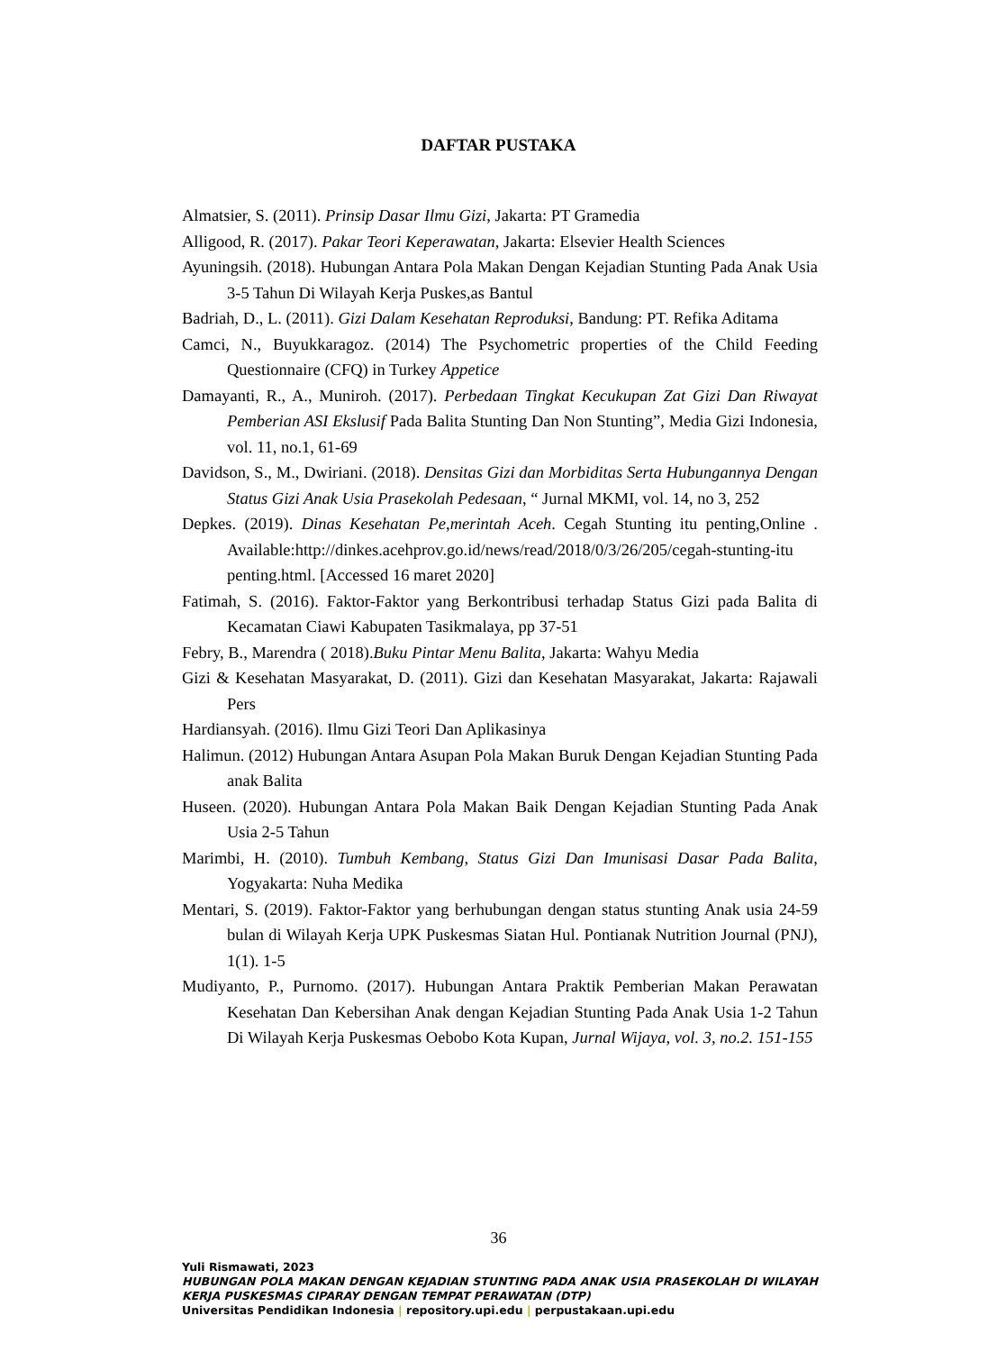DAFTAR PUSTAKA
Almatsier, S. (2011). Prinsip Dasar Ilmu Gizi, Jakarta: PT Gramedia
Alligood, R. (2017). Pakar Teori Keperawatan, Jakarta: Elsevier Health Sciences
Ayuningsih. (2018). Hubungan Antara Pola Makan Dengan Kejadian Stunting Pada Anak Usia 3-5 Tahun Di Wilayah Kerja Puskes,as Bantul
Badriah, D., L. (2011). Gizi Dalam Kesehatan Reproduksi, Bandung: PT. Refika Aditama
Camci, N., Buyukkaragoz. (2014) The Psychometric properties of the Child Feeding Questionnaire (CFQ) in Turkey Appetice
Damayanti, R., A., Muniroh. (2017). Perbedaan Tingkat Kecukupan Zat Gizi Dan Riwayat Pemberian ASI Ekslusif Pada Balita Stunting Dan Non Stunting”, Media Gizi Indonesia, vol. 11, no.1, 61-69
Davidson, S., M., Dwiriani. (2018). Densitas Gizi dan Morbiditas Serta Hubungannya Dengan Status Gizi Anak Usia Prasekolah Pedesaan, “ Jurnal MKMI, vol. 14, no 3, 252
Depkes. (2019). Dinas Kesehatan Pe,merintah Aceh. Cegah Stunting itu penting,Online . Available:http://dinkes.acehprov.go.id/news/read/2018/0/3/26/205/cegah-stunting-itu penting.html. [Accessed 16 maret 2020]
Fatimah, S. (2016). Faktor-Faktor yang Berkontribusi terhadap Status Gizi pada Balita di Kecamatan Ciawi Kabupaten Tasikmalaya, pp 37-51
Febry, B., Marendra ( 2018).Buku Pintar Menu Balita, Jakarta: Wahyu Media
Gizi & Kesehatan Masyarakat, D. (2011). Gizi dan Kesehatan Masyarakat, Jakarta: Rajawali Pers
Hardiansyah. (2016). Ilmu Gizi Teori Dan Aplikasinya
Halimun. (2012) Hubungan Antara Asupan Pola Makan Buruk Dengan Kejadian Stunting Pada anak Balita
Huseen. (2020). Hubungan Antara Pola Makan Baik Dengan Kejadian Stunting Pada Anak Usia 2-5 Tahun
Marimbi, H. (2010). Tumbuh Kembang, Status Gizi Dan Imunisasi Dasar Pada Balita, Yogyakarta: Nuha Medika
Mentari, S. (2019). Faktor-Faktor yang berhubungan dengan status stunting Anak usia 24-59 bulan di Wilayah Kerja UPK Puskesmas Siatan Hul. Pontianak Nutrition Journal (PNJ), 1(1). 1-5
Mudiyanto, P., Purnomo. (2017). Hubungan Antara Praktik Pemberian Makan Perawatan Kesehatan Dan Kebersihan Anak dengan Kejadian Stunting Pada Anak Usia 1-2 Tahun Di Wilayah Kerja Puskesmas Oebobo Kota Kupan, Jurnal Wijaya, vol. 3, no.2. 151-155
36
Yuli Rismawati, 2023
HUBUNGAN POLA MAKAN DENGAN KEJADIAN STUNTING PADA ANAK USIA PRASEKOLAH DI WILAYAH KERJA PUSKESMAS CIPARAY DENGAN TEMPAT PERAWATAN (DTP)
Universitas Pendidikan Indonesia | repository.upi.edu | perpustakaan.upi.edu